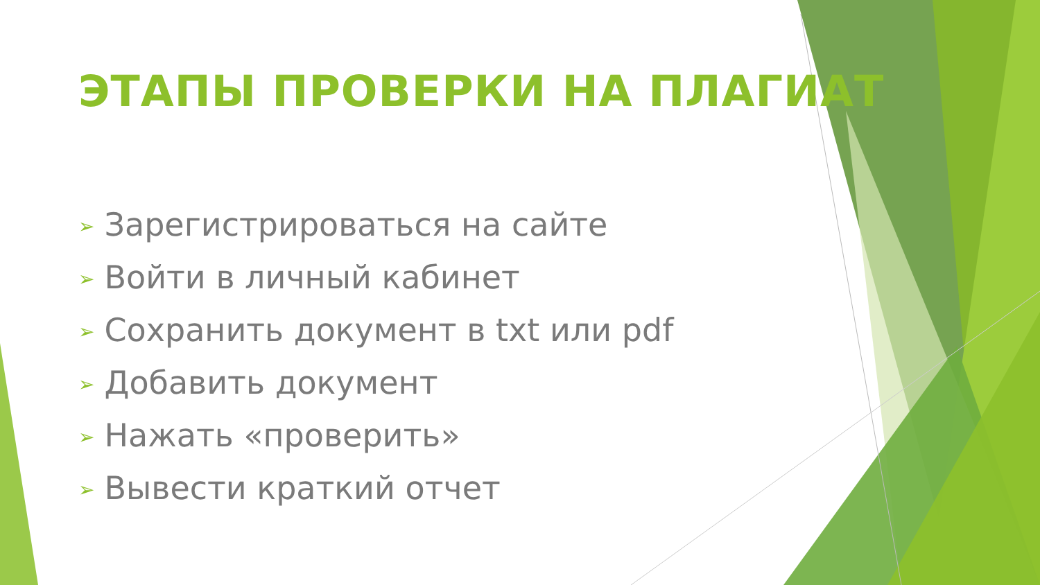ЭТАПЫ ПРОВЕРКИ НА ПЛАГИАТ
➢ Зарегистрироваться на сайте
➢ Войти в личный кабинет
➢ Сохранить документ в txt или pdf
➢ Добавить документ
➢ Нажать «проверить»
➢ Вывести краткий отчет